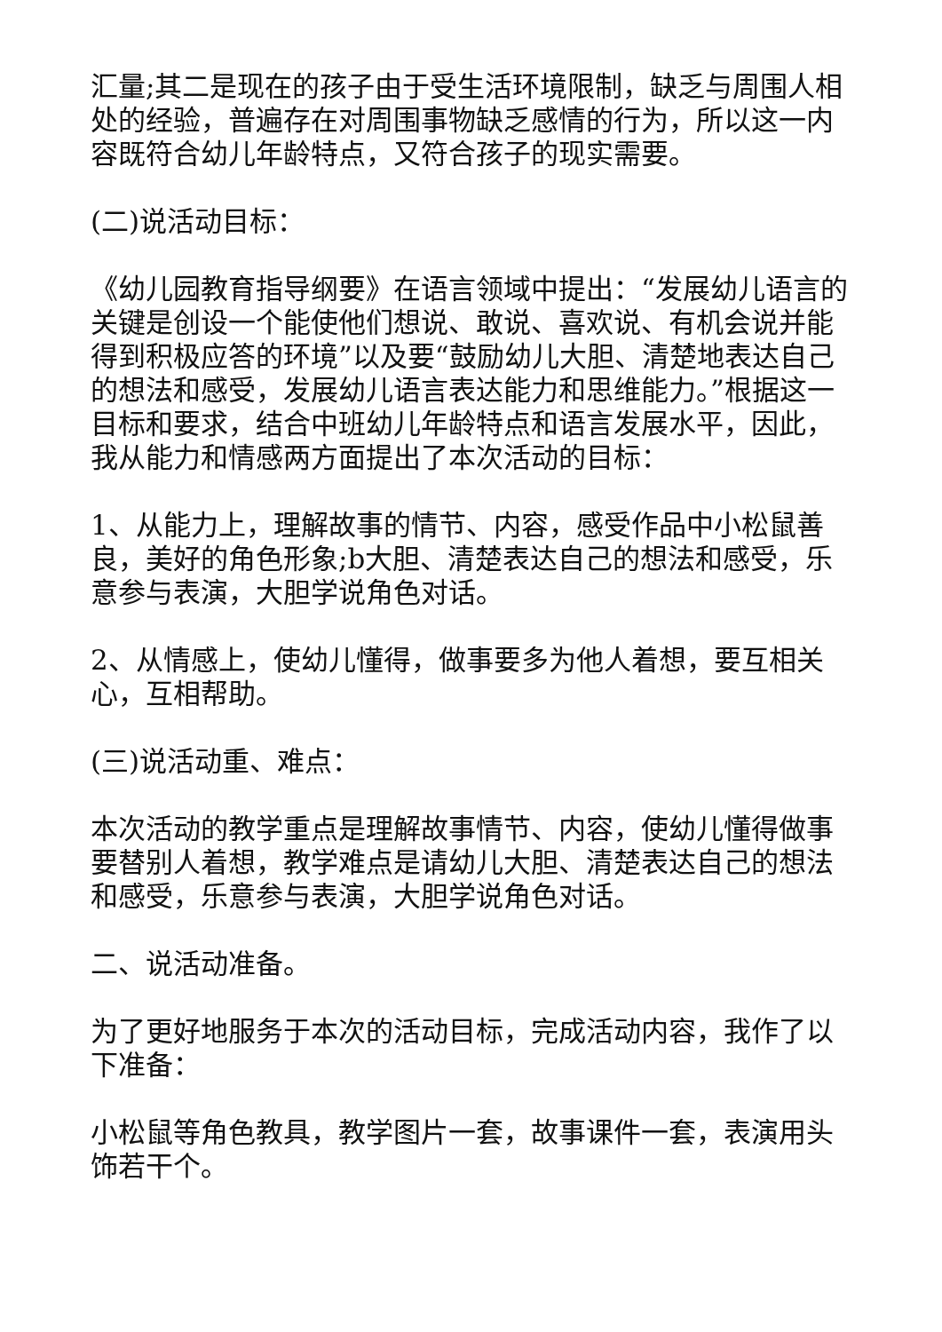汇量;其二是现在的孩子由于受生活环境限制，缺乏与周围人相处的经验，普遍存在对周围事物缺乏感情的行为，所以这一内容既符合幼儿年龄特点，又符合孩子的现实需要。
(二)说活动目标：
《幼儿园教育指导纲要》在语言领域中提出：“发展幼儿语言的关键是创设一个能使他们想说、敢说、喜欢说、有机会说并能得到积极应答的环境”以及要“鼓励幼儿大胆、清楚地表达自己的想法和感受，发展幼儿语言表达能力和思维能力。”根据这一目标和要求，结合中班幼儿年龄特点和语言发展水平，因此，我从能力和情感两方面提出了本次活动的目标：
1、从能力上，理解故事的情节、内容，感受作品中小松鼠善良，美好的角色形象;b大胆、清楚表达自己的想法和感受，乐意参与表演，大胆学说角色对话。
2、从情感上，使幼儿懂得，做事要多为他人着想，要互相关心，互相帮助。
(三)说活动重、难点：
本次活动的教学重点是理解故事情节、内容，使幼儿懂得做事要替别人着想，教学难点是请幼儿大胆、清楚表达自己的想法和感受，乐意参与表演，大胆学说角色对话。
二、说活动准备。
为了更好地服务于本次的活动目标，完成活动内容，我作了以下准备：
小松鼠等角色教具，教学图片一套，故事课件一套，表演用头饰若干个。